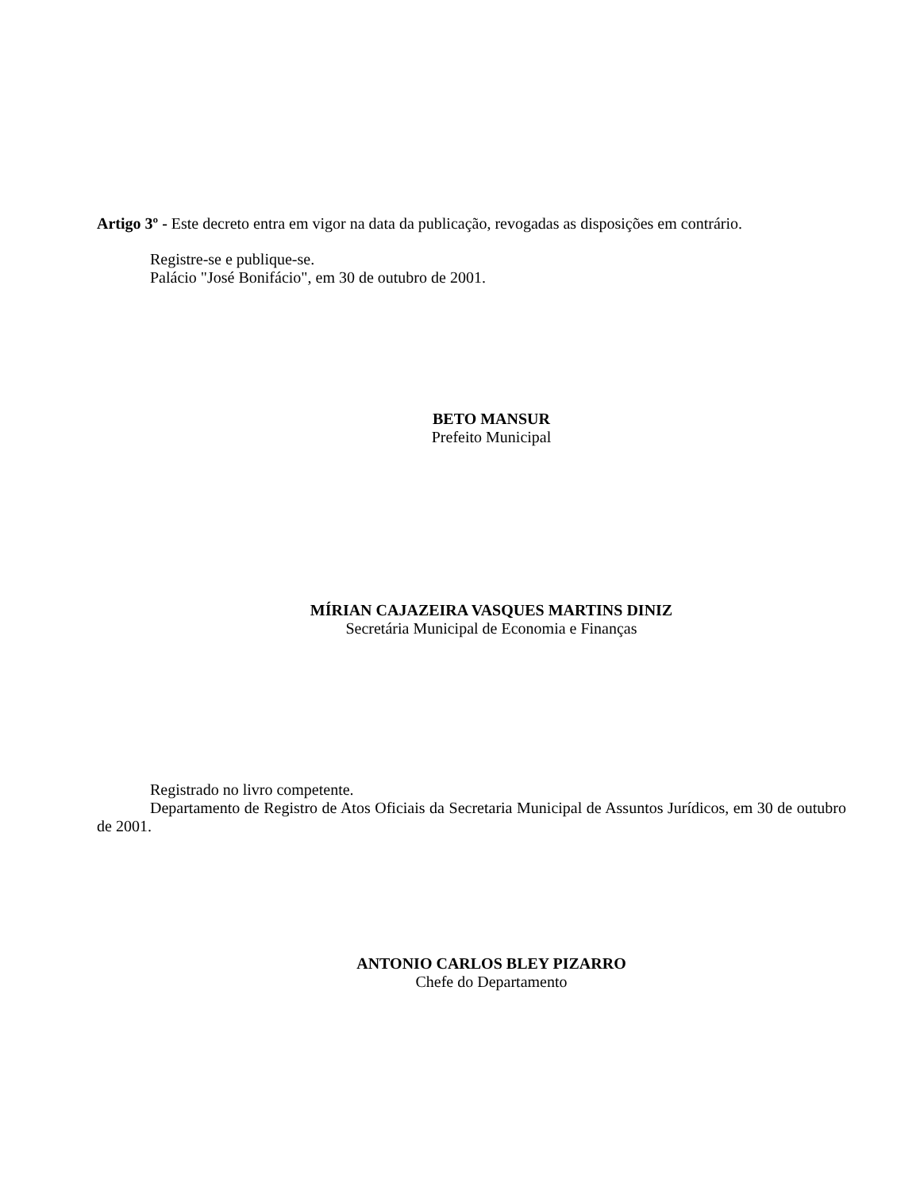Artigo 3º - Este decreto entra em vigor na data da publicação, revogadas as disposições em contrário.
Registre-se e publique-se.
Palácio "José Bonifácio", em 30 de outubro de 2001.
BETO MANSUR
Prefeito Municipal
MÍRIAN CAJAZEIRA VASQUES MARTINS DINIZ
Secretária Municipal de Economia e Finanças
Registrado no livro competente.
Departamento de Registro de Atos Oficiais da Secretaria Municipal de Assuntos Jurídicos, em 30 de outubro de 2001.
ANTONIO CARLOS BLEY PIZARRO
Chefe do Departamento